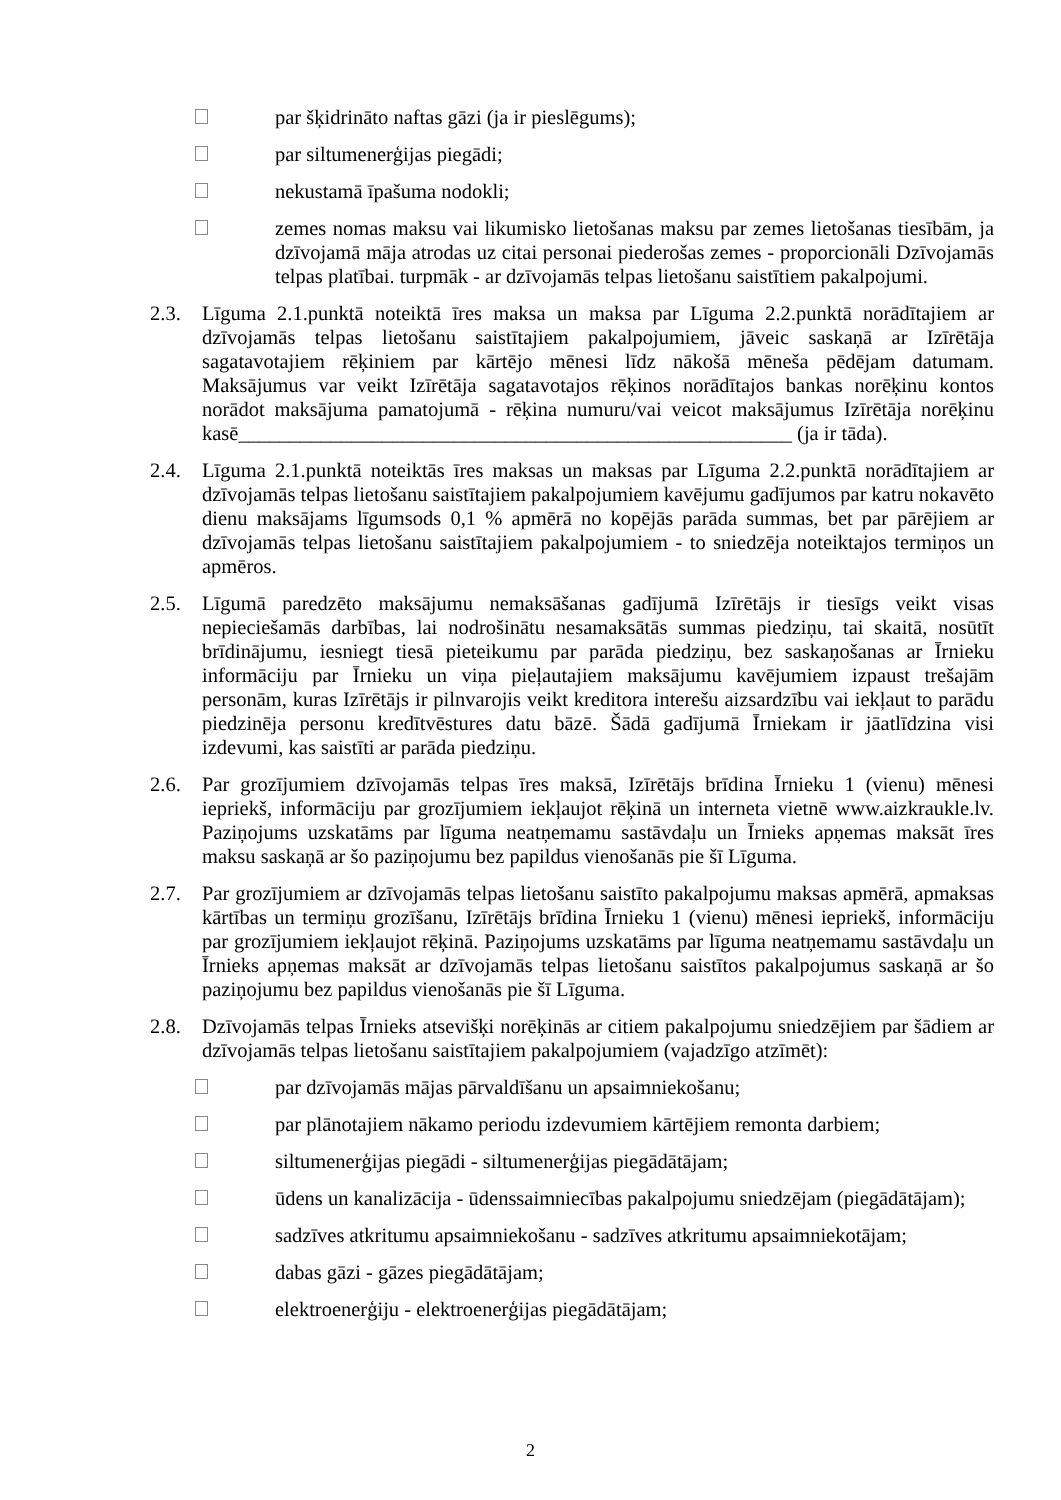par šķidrināto naftas gāzi (ja ir pieslēgums);
par siltumenerģijas piegādi;
nekustamā īpašuma nodokli;
zemes nomas maksu vai likumisko lietošanas maksu par zemes lietošanas tiesībām, ja dzīvojamā māja atrodas uz citai personai piederošas zemes - proporcionāli Dzīvojamās telpas platībai. turpmāk - ar dzīvojamās telpas lietošanu saistītiem pakalpojumi.
2.3. Līguma 2.1.punktā noteiktā īres maksa un maksa par Līguma 2.2.punktā norādītajiem ar dzīvojamās telpas lietošanu saistītajiem pakalpojumiem, jāveic saskaņā ar Izīrētāja sagatavotajiem rēķiniem par kārtējo mēnesi līdz nākošā mēneša pēdējam datumam. Maksājumus var veikt Izīrētāja sagatavotajos rēķinos norādītajos bankas norēķinu kontos norādot maksājuma pamatojumā - rēķina numuru/vai veicot maksājumus Izīrētāja norēķinu kasē______________________________________________________ (ja ir tāda).
2.4. Līguma 2.1.punktā noteiktās īres maksas un maksas par Līguma 2.2.punktā norādītajiem ar dzīvojamās telpas lietošanu saistītajiem pakalpojumiem kavējumu gadījumos par katru nokavēto dienu maksājams līgumsods 0,1 % apmērā no kopējās parāda summas, bet par pārējiem ar dzīvojamās telpas lietošanu saistītajiem pakalpojumiem - to sniedzēja noteiktajos termiņos un apmēros.
2.5. Līgumā paredzēto maksājumu nemaksāšanas gadījumā Izīrētājs ir tiesīgs veikt visas nepieciešamās darbības, lai nodrošinātu nesamaksātās summas piedziņu, tai skaitā, nosūtīt brīdinājumu, iesniegt tiesā pieteikumu par parāda piedziņu, bez saskaņošanas ar Īrnieku informāciju par Īrnieku un viņa pieļautajiem maksājumu kavējumiem izpaust trešajām personām, kuras Izīrētājs ir pilnvarojis veikt kreditora interešu aizsardzību vai iekļaut to parādu piedzinēja personu kredītvēstures datu bāzē. Šādā gadījumā Īrniekam ir jāatlīdzina visi izdevumi, kas saistīti ar parāda piedziņu.
2.6. Par grozījumiem dzīvojamās telpas īres maksā, Izīrētājs brīdina Īrnieku 1 (vienu) mēnesi iepriekš, informāciju par grozījumiem iekļaujot rēķinā un interneta vietnē www.aizkraukle.lv. Paziņojums uzskatāms par līguma neatņemamu sastāvdaļu un Īrnieks apņemas maksāt īres maksu saskaņā ar šo paziņojumu bez papildus vienošanās pie šī Līguma.
2.7. Par grozījumiem ar dzīvojamās telpas lietošanu saistīto pakalpojumu maksas apmērā, apmaksas kārtības un termiņu grozīšanu, Izīrētājs brīdina Īrnieku 1 (vienu) mēnesi iepriekš, informāciju par grozījumiem iekļaujot rēķinā. Paziņojums uzskatāms par līguma neatņemamu sastāvdaļu un Īrnieks apņemas maksāt ar dzīvojamās telpas lietošanu saistītos pakalpojumus saskaņā ar šo paziņojumu bez papildus vienošanās pie šī Līguma.
2.8. Dzīvojamās telpas Īrnieks atsevišķi norēķinās ar citiem pakalpojumu sniedzējiem par šādiem ar dzīvojamās telpas lietošanu saistītajiem pakalpojumiem (vajadzīgo atzīmēt):
par dzīvojamās mājas pārvaldīšanu un apsaimniekošanu;
par plānotajiem nākamo periodu izdevumiem kārtējiem remonta darbiem;
siltumenerģijas piegādi - siltumenerģijas piegādātājam;
ūdens un kanalizācija - ūdenssaimniecības pakalpojumu sniedzējam (piegādātājam);
sadzīves atkritumu apsaimniekošanu - sadzīves atkritumu apsaimniekotājam;
dabas gāzi - gāzes piegādātājam;
elektroenerģiju - elektroenerģijas piegādātājam;
2